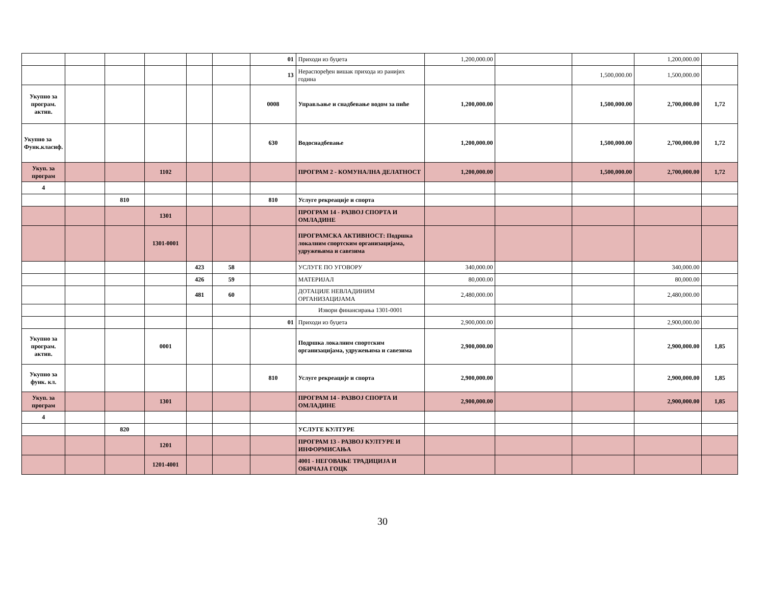| | | | | | | 01 | Приходи из буџета | 1,200,000.00 | | | 1,200,000.00 | |
| | | | | | | 13 | Нераспоређен вишак прихода из ранијих година | | | 1,500,000.00 | 1,500,000.00 | |
| Укупно за програм. актив. | | | | | | 0008 | Управљање и снадбевање водом за пиће | 1,200,000.00 | | 1,500,000.00 | 2,700,000.00 | 1,72 |
| Укупно за Функ.класиф. | | | | | | 630 | Водоснадбевање | 1,200,000.00 | | 1,500,000.00 | 2,700,000.00 | 1,72 |
| Укуп. за програм | | | 1102 | | | | ПРОГРАМ 2 - КОМУНАЛНА ДЕЛАТНОСТ | 1,200,000.00 | | 1,500,000.00 | 2,700,000.00 | 1,72 |
| 4 | | | | | | | | | | | | |
| | | 810 | | | | 810 | Услуге рекреације и спорта | | | | | |
| | | | 1301 | | | | ПРОГРАМ 14 - РАЗВОЈ СПОРТА И ОМЛАДИНЕ | | | | | |
| | | | 1301-0001 | | | | ПРОГРАМСКА АКТИВНОСТ: Подршка локалним спортским организацијама, удружењима и савезима | | | | | |
| | | | | 423 | 58 | | УСЛУГЕ ПО УГОВОРУ | 340,000.00 | | | 340,000.00 | |
| | | | | 426 | 59 | | МАТЕРИЈАЛ | 80,000.00 | | | 80,000.00 | |
| | | | | 481 | 60 | | ДОТАЦИЈЕ НЕВЛАДИНИМ ОРГАНИЗАЦИЈАМА | 2,480,000.00 | | | 2,480,000.00 | |
| | | | | | | | Извори финансирања 1301-0001 | | | | | |
| | | | | | | 01 | Приходи из буџета | 2,900,000.00 | | | 2,900,000.00 | |
| Укупно за програм. актив. | | | 0001 | | | | Подршка локалним спортским организацијама, удружењима и савезима | 2,900,000.00 | | | 2,900,000.00 | 1,85 |
| Укупно за функ. кл. | | | | | | 810 | Услуге рекреације и спорта | 2,900,000.00 | | | 2,900,000.00 | 1,85 |
| Укуп. за програм | | | 1301 | | | | ПРОГРАМ 14 - РАЗВОЈ СПОРТА И ОМЛАДИНЕ | 2,900,000.00 | | | 2,900,000.00 | 1,85 |
| 4 | | | | | | | | | | | | |
| | | 820 | | | | | УСЛУГЕ КУЛТУРЕ | | | | | |
| | | | 1201 | | | | ПРОГРАМ 13 - РАЗВОЈ КУЛТУРЕ И ИНФОРМИСАЊА | | | | | |
| | | | 1201-4001 | | | | 4001 - НЕГОВАЊЕ ТРАДИЦИЈА И ОБИЧАЈА ГОЦК | | | | | |
30